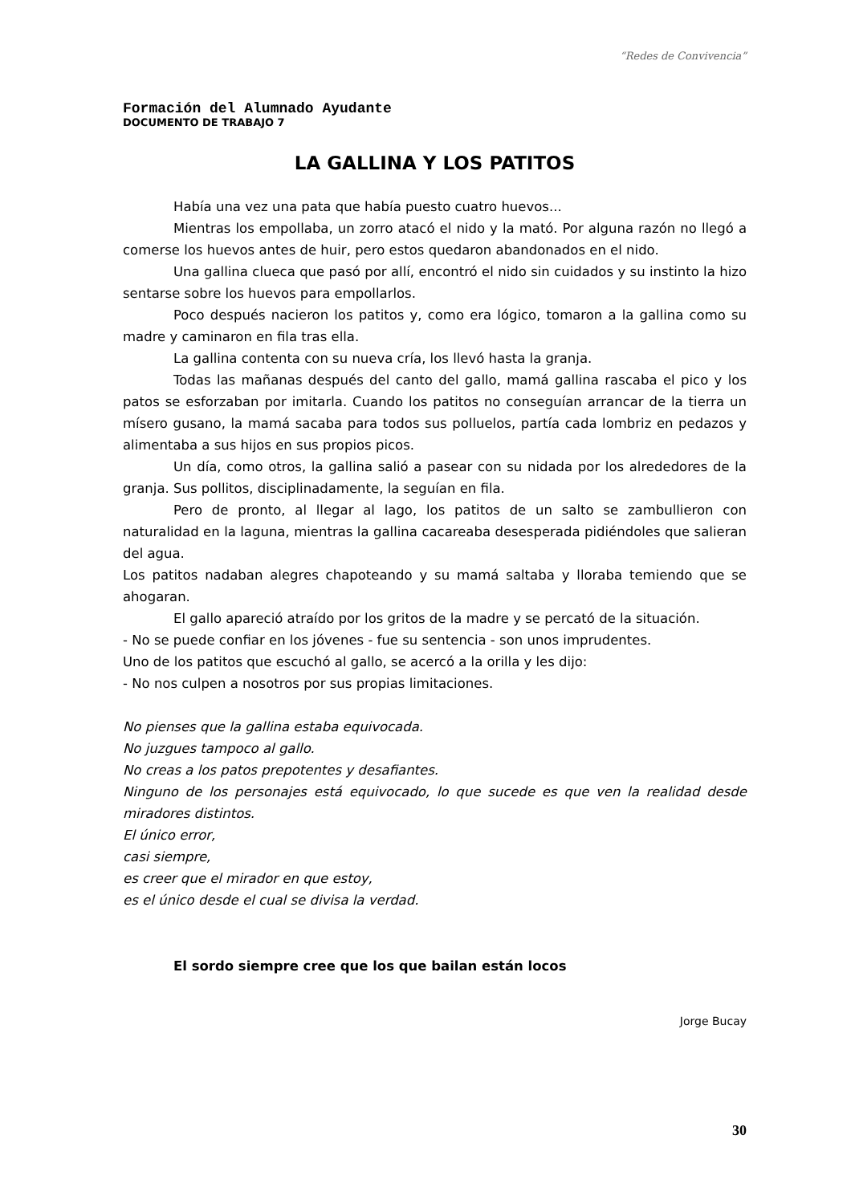“Redes de Convivencia”
Formación del Alumnado Ayudante
DOCUMENTO DE TRABAJO 7
LA GALLINA Y LOS PATITOS
Había una vez una pata que había puesto cuatro huevos...
Mientras los empollaba, un zorro atacó el nido y la mató. Por alguna razón no llegó a comerse los huevos antes de huir, pero estos quedaron abandonados en el nido.
Una gallina clueca que pasó por allí, encontró el nido sin cuidados y su instinto la hizo sentarse sobre los huevos para empollarlos.
Poco después nacieron los patitos y, como era lógico, tomaron a la gallina como su madre y caminaron en fila tras ella.
La gallina contenta con su nueva cría, los llevó hasta la granja.
Todas las mañanas después del canto del gallo, mamá gallina rascaba el pico y los patos se esforzaban por imitarla. Cuando los patitos no conseguían arrancar de la tierra un mísero gusano, la mamá sacaba para todos sus polluelos, partía cada lombriz en pedazos y alimentaba a sus hijos en sus propios picos.
Un día, como otros, la gallina salió a pasear con su nidada por los alrededores de la granja. Sus pollitos, disciplinadamente, la seguían en fila.
Pero de pronto, al llegar al lago, los patitos de un salto se zambullieron con naturalidad en la laguna, mientras la gallina cacareaba desesperada pidiéndoles que salieran del agua.
Los patitos nadaban alegres chapoteando y su mamá saltaba y lloraba temiendo que se ahogaran.
El gallo apareció atraído por los gritos de la madre y se percató de la situación.
- No se puede confiar en los jóvenes - fue su sentencia - son unos imprudentes.
Uno de los patitos que escuchó al gallo, se acercó a la orilla y les dijo:
- No nos culpen a nosotros por sus propias limitaciones.
No pienses que la gallina estaba equivocada.
No juzgues tampoco al gallo.
No creas a los patos prepotentes y desafiantes.
Ninguno de los personajes está equivocado, lo que sucede es que ven la realidad desde miradores distintos.
El único error,
casi siempre,
es creer que el mirador en que estoy,
es el único desde el cual se divisa la verdad.
El sordo siempre cree que los que bailan están locos
Jorge Bucay
30